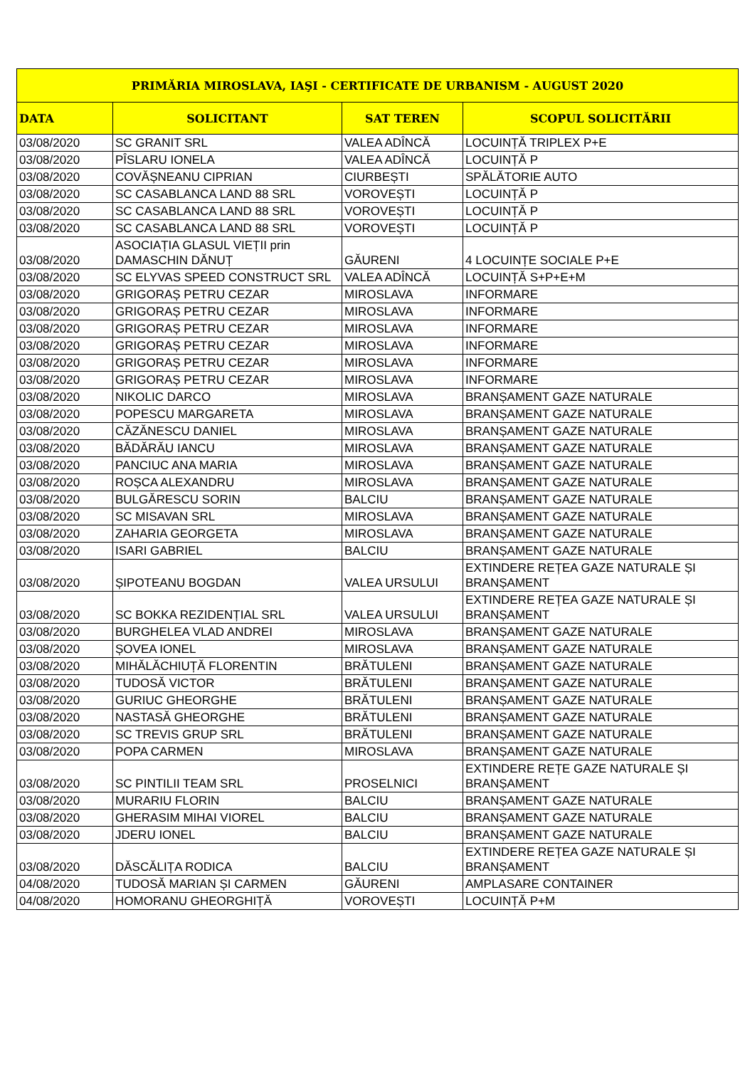| PRIMĂRIA MIROSLAVA, IAŞI - CERTIFICATE DE URBANISM - AUGUST 2020 | | | |
| --- | --- | --- | --- |
| DATA | SOLICITANT | SAT TEREN | SCOPUL SOLICITĂRII |
| 03/08/2020 | SC GRANIT SRL | VALEA ADÎNCĂ | LOCUINȚĂ TRIPLEX P+E |
| 03/08/2020 | PÎSLARU IONELA | VALEA ADÎNCĂ | LOCUINȚĂ P |
| 03/08/2020 | COVĂȘNEANU CIPRIAN | CIURBEȘTI | SPĂLĂTORIE AUTO |
| 03/08/2020 | SC CASABLANCA LAND 88 SRL | VOROVEȘTI | LOCUINȚĂ P |
| 03/08/2020 | SC CASABLANCA LAND 88 SRL | VOROVEȘTI | LOCUINȚĂ P |
| 03/08/2020 | SC CASABLANCA LAND 88 SRL | VOROVEȘTI | LOCUINȚĂ P |
| 03/08/2020 | ASOCIAȚIA GLASUL VIEȚII prin DAMASCHIN DĂNUȚ | GĂURENI | 4 LOCUINȚE SOCIALE P+E |
| 03/08/2020 | SC ELYVAS SPEED CONSTRUCT SRL | VALEA ADÎNCĂ | LOCUINȚĂ S+P+E+M |
| 03/08/2020 | GRIGORAȘ PETRU CEZAR | MIROSLAVA | INFORMARE |
| 03/08/2020 | GRIGORAȘ PETRU CEZAR | MIROSLAVA | INFORMARE |
| 03/08/2020 | GRIGORAȘ PETRU CEZAR | MIROSLAVA | INFORMARE |
| 03/08/2020 | GRIGORAȘ PETRU CEZAR | MIROSLAVA | INFORMARE |
| 03/08/2020 | GRIGORAȘ PETRU CEZAR | MIROSLAVA | INFORMARE |
| 03/08/2020 | GRIGORAȘ PETRU CEZAR | MIROSLAVA | INFORMARE |
| 03/08/2020 | NIKOLIC DARCO | MIROSLAVA | BRANȘAMENT GAZE NATURALE |
| 03/08/2020 | POPESCU MARGARETA | MIROSLAVA | BRANȘAMENT GAZE NATURALE |
| 03/08/2020 | CĂZĂNESCU DANIEL | MIROSLAVA | BRANȘAMENT GAZE NATURALE |
| 03/08/2020 | BĂDĂRĂU IANCU | MIROSLAVA | BRANȘAMENT GAZE NATURALE |
| 03/08/2020 | PANCIUC ANA MARIA | MIROSLAVA | BRANȘAMENT GAZE NATURALE |
| 03/08/2020 | ROȘCA ALEXANDRU | MIROSLAVA | BRANȘAMENT GAZE NATURALE |
| 03/08/2020 | BULGĂRESCU SORIN | BALCIU | BRANȘAMENT GAZE NATURALE |
| 03/08/2020 | SC MISAVAN SRL | MIROSLAVA | BRANȘAMENT GAZE NATURALE |
| 03/08/2020 | ZAHARIA GEORGETA | MIROSLAVA | BRANȘAMENT GAZE NATURALE |
| 03/08/2020 | ISARI GABRIEL | BALCIU | BRANȘAMENT GAZE NATURALE |
| 03/08/2020 | ȘIPOTEANU BOGDAN | VALEA URSULUI | EXTINDERE REȚEA GAZE NATURALE ȘI BRANȘAMENT |
| 03/08/2020 | SC BOKKA REZIDENȚIAL SRL | VALEA URSULUI | EXTINDERE REȚEA GAZE NATURALE ȘI BRANȘAMENT |
| 03/08/2020 | BURGHELEA VLAD ANDREI | MIROSLAVA | BRANȘAMENT GAZE NATURALE |
| 03/08/2020 | ȘOVEA IONEL | MIROSLAVA | BRANȘAMENT GAZE NATURALE |
| 03/08/2020 | MIHĂLĂCHIUȚĂ FLORENTIN | BRĂTULENI | BRANȘAMENT GAZE NATURALE |
| 03/08/2020 | TUDOSĂ VICTOR | BRĂTULENI | BRANȘAMENT GAZE NATURALE |
| 03/08/2020 | GURIUC GHEORGHE | BRĂTULENI | BRANȘAMENT GAZE NATURALE |
| 03/08/2020 | NASTASĂ GHEORGHE | BRĂTULENI | BRANȘAMENT GAZE NATURALE |
| 03/08/2020 | SC TREVIS GRUP SRL | BRĂTULENI | BRANȘAMENT GAZE NATURALE |
| 03/08/2020 | POPA CARMEN | MIROSLAVA | BRANȘAMENT GAZE NATURALE |
| 03/08/2020 | SC PINTILII TEAM SRL | PROSELNICI | EXTINDERE REȚE GAZE NATURALE ȘI BRANȘAMENT |
| 03/08/2020 | MURARIU FLORIN | BALCIU | BRANȘAMENT GAZE NATURALE |
| 03/08/2020 | GHERASIM MIHAI VIOREL | BALCIU | BRANȘAMENT GAZE NATURALE |
| 03/08/2020 | JDERU IONEL | BALCIU | BRANȘAMENT GAZE NATURALE |
| 03/08/2020 | DĂSCĂLIȚA RODICA | BALCIU | EXTINDERE REȚEA GAZE NATURALE ȘI BRANȘAMENT |
| 04/08/2020 | TUDOSĂ MARIAN ȘI CARMEN | GĂURENI | AMPLASARE CONTAINER |
| 04/08/2020 | HOMORANU GHEORGHIȚĂ | VOROVEȘTI | LOCUINȚĂ P+M |